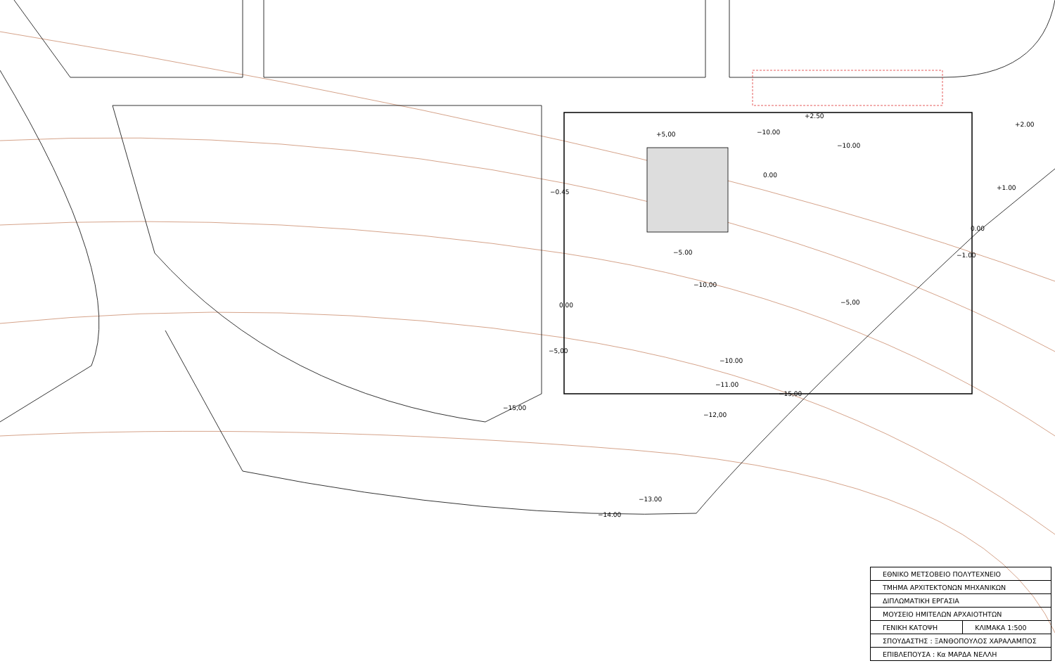+5,00
+2.50
−10.00
−10.00
0.00
+2.00
−0.45
−5.00
−10,00
−5,00 0.00
−5,00
−10.00
−11.00
−12,00
−15,00
−15,00
+1.00
0.00
−1.00
−13.00
−14.00
| ΕΘΝΙΚΟ ΜΕΤΣΟΒΕΙΟ ΠΟΛΥΤΕΧΝΕΙΟ | |
| ΤΜΗΜΑ ΑΡΧΙΤΕΚΤΟΝΩΝ ΜΗΧΑΝΙΚΩΝ | |
| ΔΙΠΛΩΜΑΤΙΚΗ ΕΡΓΑΣΙΑ | |
| ΜΟΥΣΕΙΟ ΗΜΙΤΕΛΩΝ ΑΡΧΑΙΟΤΗΤΩΝ | |
| ΓΕΝΙΚΗ ΚΑΤΟΨΗ | ΚΛΙΜΑΚΑ 1:500 |
| ΣΠΟΥΔΑΣΤΗΣ : ΞΑΝΘΟΠΟΥΛΟΣ ΧΑΡΑΛΑΜΠΟΣ | |
| ΕΠΙΒΛΕΠΟΥΣΑ : Κα ΜΑΡΔΑ ΝΕΛΛΗ | |